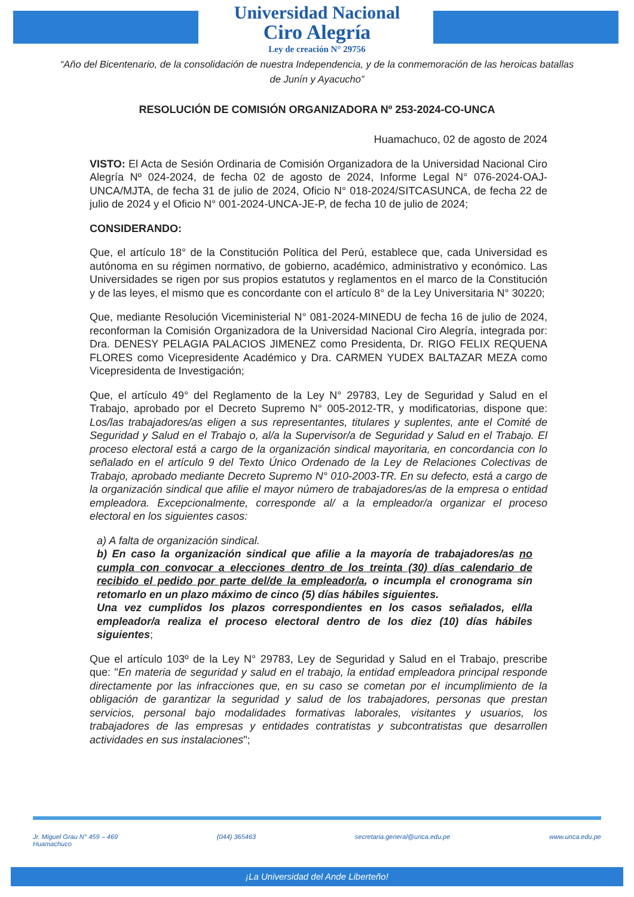Universidad Nacional
Ciro Alegría
Ley de creación N° 29756
“Año del Bicentenario, de la consolidación de nuestra Independencia, y de la conmemoración de las heroicas batallas de Junín y Ayacucho”
RESOLUCIÓN DE COMISIÓN ORGANIZADORA Nº 253-2024-CO-UNCA
Huamachuco, 02 de agosto de 2024
VISTO: El Acta de Sesión Ordinaria de Comisión Organizadora de la Universidad Nacional Ciro Alegría Nº 024-2024, de fecha 02 de agosto de 2024, Informe Legal N° 076-2024-OAJ-UNCA/MJTA, de fecha 31 de julio de 2024, Oficio N° 018-2024/SITCASUNCA, de fecha 22 de julio de 2024 y el Oficio N° 001-2024-UNCA-JE-P, de fecha 10 de julio de 2024;
CONSIDERANDO:
Que, el artículo 18° de la Constitución Política del Perú, establece que, cada Universidad es autónoma en su régimen normativo, de gobierno, académico, administrativo y económico. Las Universidades se rigen por sus propios estatutos y reglamentos en el marco de la Constitución y de las leyes, el mismo que es concordante con el artículo 8° de la Ley Universitaria N° 30220;
Que, mediante Resolución Viceministerial N° 081-2024-MINEDU de fecha 16 de julio de 2024, reconforman la Comisión Organizadora de la Universidad Nacional Ciro Alegría, integrada por: Dra. DENESY PELAGIA PALACIOS JIMENEZ como Presidenta, Dr. RIGO FELIX REQUENA FLORES como Vicepresidente Académico y Dra. CARMEN YUDEX BALTAZAR MEZA como Vicepresidenta de Investigación;
Que, el artículo 49° del Reglamento de la Ley N° 29783, Ley de Seguridad y Salud en el Trabajo, aprobado por el Decreto Supremo N° 005-2012-TR, y modificatorias, dispone que: Los/las trabajadores/as eligen a sus representantes, titulares y suplentes, ante el Comité de Seguridad y Salud en el Trabajo o, al/a la Supervisor/a de Seguridad y Salud en el Trabajo. El proceso electoral está a cargo de la organización sindical mayoritaria, en concordancia con lo señalado en el artículo 9 del Texto Único Ordenado de la Ley de Relaciones Colectivas de Trabajo, aprobado mediante Decreto Supremo N° 010-2003-TR. En su defecto, está a cargo de la organización sindical que afilie el mayor número de trabajadores/as de la empresa o entidad empleadora. Excepcionalmente, corresponde al/ a la empleador/a organizar el proceso electoral en los siguientes casos:
a) A falta de organización sindical.
b) En caso la organización sindical que afilie a la mayoría de trabajadores/as no cumpla con convocar a elecciones dentro de los treinta (30) días calendario de recibido el pedido por parte del/de la empleador/a, o incumpla el cronograma sin retomarlo en un plazo máximo de cinco (5) días hábiles siguientes.
Una vez cumplidos los plazos correspondientes en los casos señalados, el/la empleador/a realiza el proceso electoral dentro de los diez (10) días hábiles siguientes;
Que el artículo 103º de la Ley N° 29783, Ley de Seguridad y Salud en el Trabajo, prescribe que: "En materia de seguridad y salud en el trabajo, la entidad empleadora principal responde directamente por las infracciones que, en su caso se cometan por el incumplimiento de la obligación de garantizar la seguridad y salud de los trabajadores, personas que prestan servicios, personal bajo modalidades formativas laborales, visitantes y usuarios, los trabajadores de las empresas y entidades contratistas y subcontratistas que desarrollen actividades en sus instalaciones";
Jr. Miguel Grau N° 459 – 469
Huamachuco (044) 365463 secretaria.general@unca.edu.pe www.unca.edu.pe
¡La Universidad del Ande Liberteño!